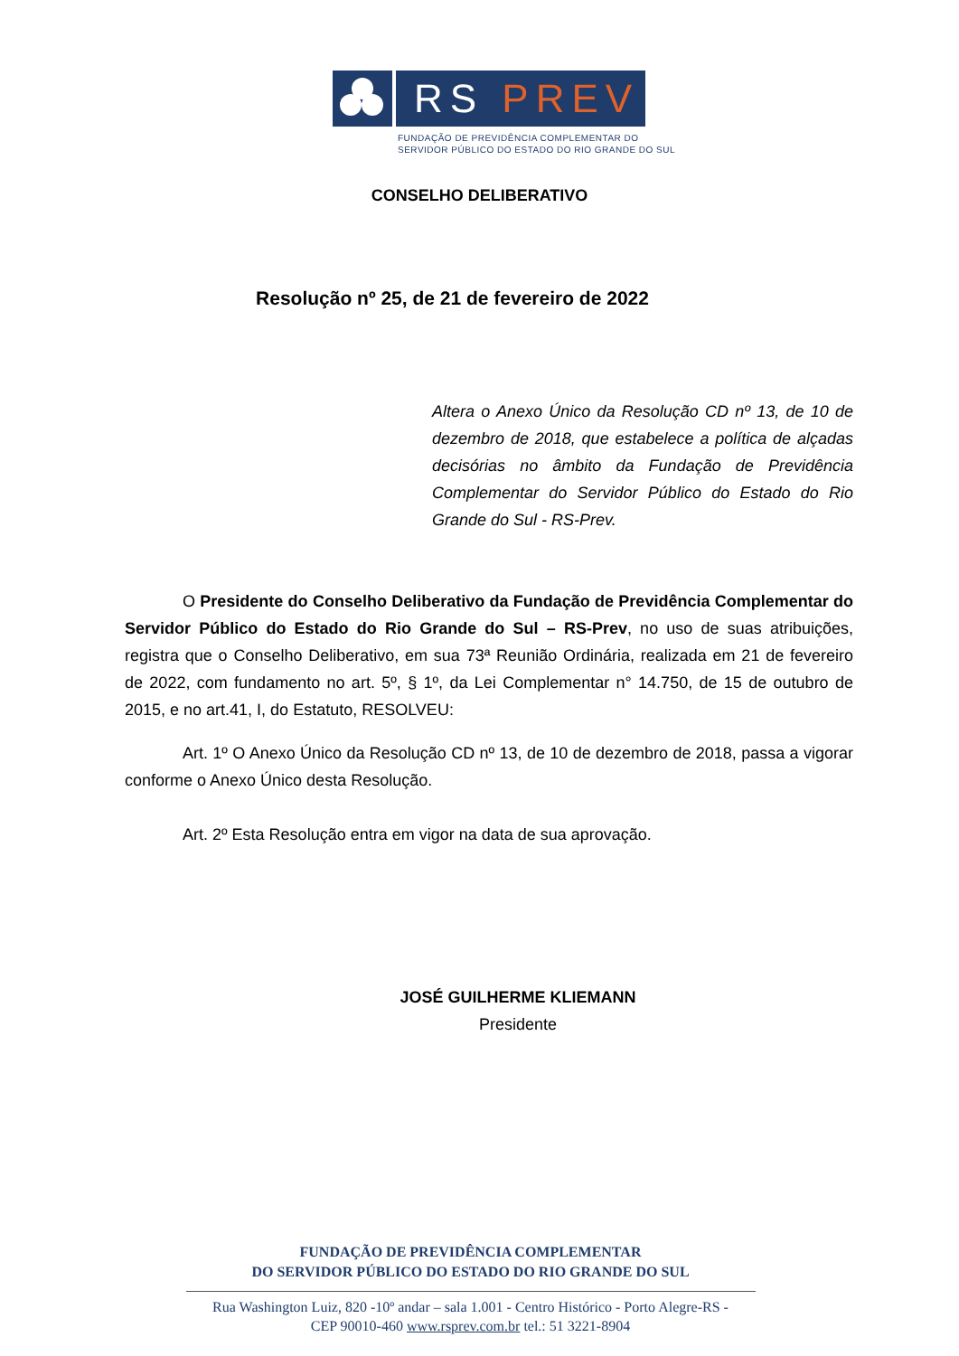RS PREV
FUNDAÇÃO DE PREVIDÊNCIA COMPLEMENTAR DO
SERVIDOR PÚBLICO DO ESTADO DO RIO GRANDE DO SUL
CONSELHO DELIBERATIVO
Resolução nº 25, de 21 de fevereiro de 2022
Altera o Anexo Único da Resolução CD nº 13, de 10 de dezembro de 2018, que estabelece a política de alçadas decisórias no âmbito da Fundação de Previdência Complementar do Servidor Público do Estado do Rio Grande do Sul - RS-Prev.
O Presidente do Conselho Deliberativo da Fundação de Previdência Complementar do Servidor Público do Estado do Rio Grande do Sul – RS-Prev, no uso de suas atribuições, registra que o Conselho Deliberativo, em sua 73ª Reunião Ordinária, realizada em 21 de fevereiro de 2022, com fundamento no art. 5º, § 1º, da Lei Complementar n° 14.750, de 15 de outubro de 2015, e no art.41, I, do Estatuto, RESOLVEU:
Art. 1º O Anexo Único da Resolução CD nº 13, de 10 de dezembro de 2018, passa a vigorar conforme o Anexo Único desta Resolução.
Art. 2º Esta Resolução entra em vigor na data de sua aprovação.
JOSÉ GUILHERME KLIEMANN
Presidente
FUNDAÇÃO DE PREVIDÊNCIA COMPLEMENTAR
DO SERVIDOR PÚBLICO DO ESTADO DO RIO GRANDE DO SUL
Rua Washington Luiz, 820 -10º andar – sala 1.001 - Centro Histórico - Porto Alegre-RS -
CEP 90010-460 www.rsprev.com.br tel.: 51 3221-8904